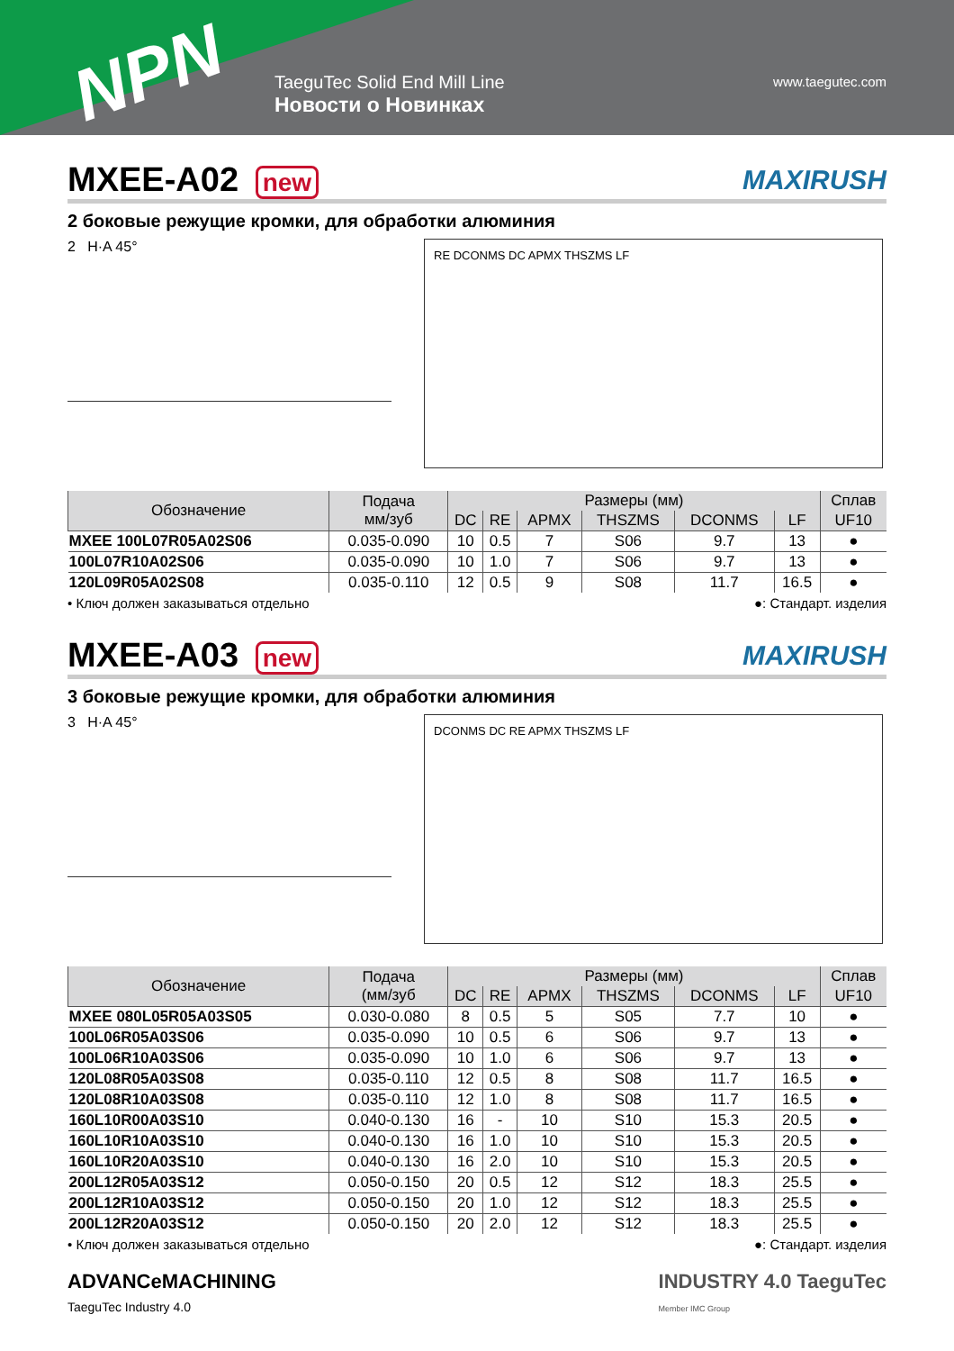NPN
TaeguTec Solid End Mill Line
Новости о Новинках
www.taegutec.com
MXEE-A02 new MAXIRUSH
2 боковые режущие кромки, для обработки алюминия
2 H·A 45°
RE DCONMS DC APMX THSZMS LF
| Обозначение | Подача мм/зуб | Размеры (мм) | | | | | | Сплав |
| --- | --- | --- | --- | --- | --- | --- | --- | --- |
| | | DC | RE | APMX | THSZMS | DCONMS | LF | UF10 |
| MXEE 100L07R05A02S06 | 0.035-0.090 | 10 | 0.5 | 7 | S06 | 9.7 | 13 | ● |
| 100L07R10A02S06 | 0.035-0.090 | 10 | 1.0 | 7 | S06 | 9.7 | 13 | ● |
| 120L09R05A02S08 | 0.035-0.110 | 12 | 0.5 | 9 | S08 | 11.7 | 16.5 | ● |
• Ключ должен заказываться отдельно ●: Стандарт. изделия
MXEE-A03 new MAXIRUSH
3 боковые режущие кромки, для обработки алюминия
3 H·A 45°
DCONMS DC RE APMX THSZMS LF
| Обозначение | Подача (мм/зуб | Размеры (мм) | | | | | | Сплав |
| --- | --- | --- | --- | --- | --- | --- | --- | --- |
| | | DC | RE | APMX | THSZMS | DCONMS | LF | UF10 |
| MXEE 080L05R05A03S05 | 0.030-0.080 | 8 | 0.5 | 5 | S05 | 7.7 | 10 | ● |
| 100L06R05A03S06 | 0.035-0.090 | 10 | 0.5 | 6 | S06 | 9.7 | 13 | ● |
| 100L06R10A03S06 | 0.035-0.090 | 10 | 1.0 | 6 | S06 | 9.7 | 13 | ● |
| 120L08R05A03S08 | 0.035-0.110 | 12 | 0.5 | 8 | S08 | 11.7 | 16.5 | ● |
| 120L08R10A03S08 | 0.035-0.110 | 12 | 1.0 | 8 | S08 | 11.7 | 16.5 | ● |
| 160L10R00A03S10 | 0.040-0.130 | 16 | - | 10 | S10 | 15.3 | 20.5 | ● |
| 160L10R10A03S10 | 0.040-0.130 | 16 | 1.0 | 10 | S10 | 15.3 | 20.5 | ● |
| 160L10R20A03S10 | 0.040-0.130 | 16 | 2.0 | 10 | S10 | 15.3 | 20.5 | ● |
| 200L12R05A03S12 | 0.050-0.150 | 20 | 0.5 | 12 | S12 | 18.3 | 25.5 | ● |
| 200L12R10A03S12 | 0.050-0.150 | 20 | 1.0 | 12 | S12 | 18.3 | 25.5 | ● |
| 200L12R20A03S12 | 0.050-0.150 | 20 | 2.0 | 12 | S12 | 18.3 | 25.5 | ● |
• Ключ должен заказываться отдельно ●: Стандарт. изделия
ADVANCeMACHINING
TaeguTec Industry 4.0 INDUSTRY 4.0 TaeguTec
Member IMC Group